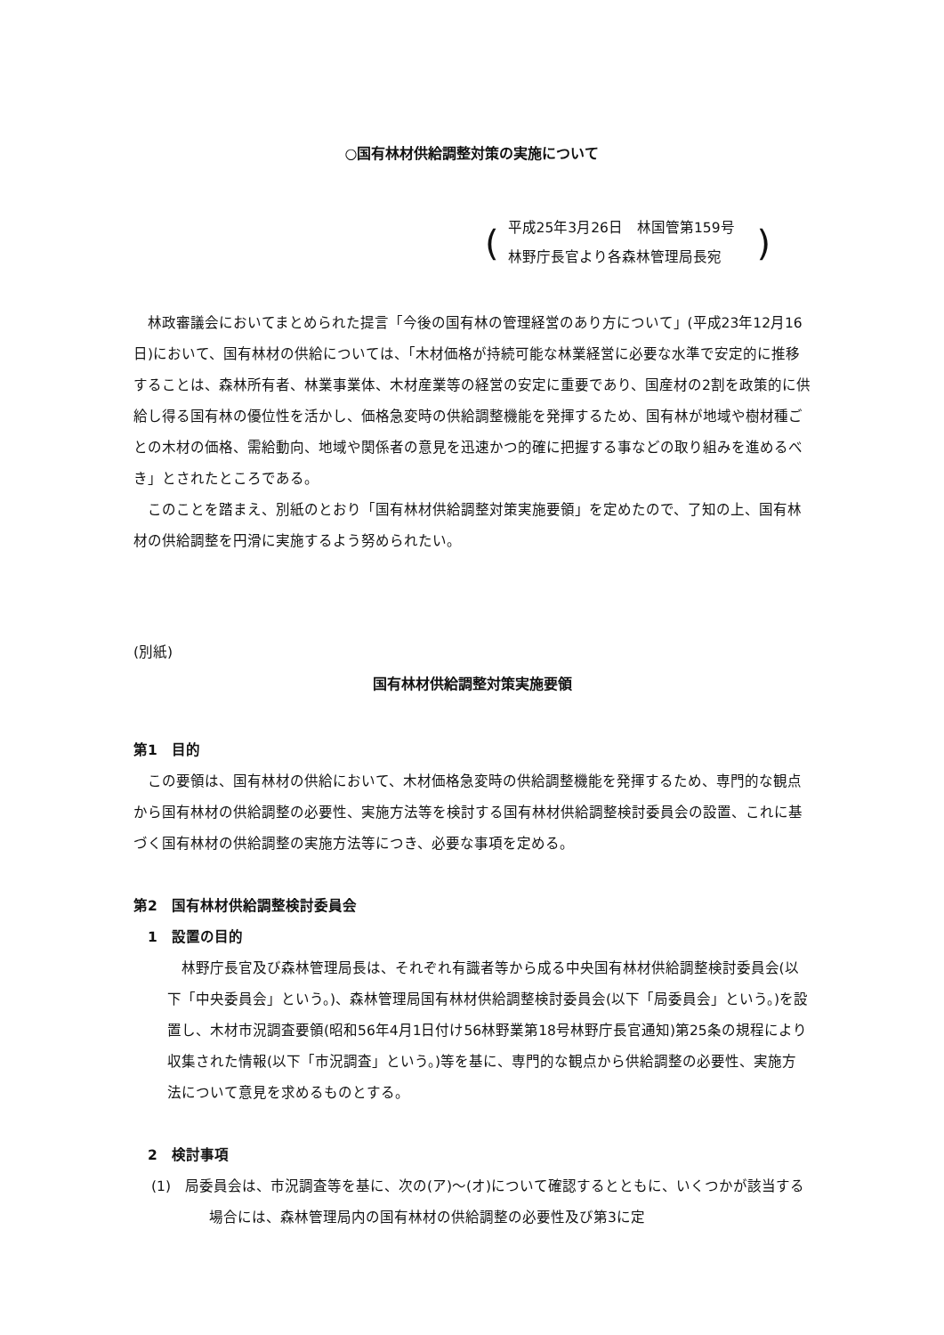○国有林材供給調整対策の実施について
(
平成25年3月26日　林国管第159号
林野庁長官より各森林管理局長宛
)
林政審議会においてまとめられた提言「今後の国有林の管理経営のあり方について」(平成23年12月16日)において、国有林材の供給については、「木材価格が持続可能な林業経営に必要な水準で安定的に推移することは、森林所有者、林業事業体、木材産業等の経営の安定に重要であり、国産材の2割を政策的に供給し得る国有林の優位性を活かし、価格急変時の供給調整機能を発揮するため、国有林が地域や樹材種ごとの木材の価格、需給動向、地域や関係者の意見を迅速かつ的確に把握する事などの取り組みを進めるべき」とされたところである。
このことを踏まえ、別紙のとおり「国有林材供給調整対策実施要領」を定めたので、了知の上、国有林材の供給調整を円滑に実施するよう努められたい。
(別紙)
国有林材供給調整対策実施要領
第1　目的
この要領は、国有林材の供給において、木材価格急変時の供給調整機能を発揮するため、専門的な観点から国有林材の供給調整の必要性、実施方法等を検討する国有林材供給調整検討委員会の設置、これに基づく国有林材の供給調整の実施方法等につき、必要な事項を定める。
第2　国有林材供給調整検討委員会
　1　設置の目的
林野庁長官及び森林管理局長は、それぞれ有識者等から成る中央国有林材供給調整検討委員会(以下「中央委員会」という。)、森林管理局国有林材供給調整検討委員会(以下「局委員会」という。)を設置し、木材市況調査要領(昭和56年4月1日付け56林野業第18号林野庁長官通知)第25条の規程により収集された情報(以下「市況調査」という。)等を基に、専門的な観点から供給調整の必要性、実施方法について意見を求めるものとする。
　2　検討事項
(1)　局委員会は、市況調査等を基に、次の(ア)～(オ)について確認するとともに、いくつかが該当する場合には、森林管理局内の国有林材の供給調整の必要性及び第3に定